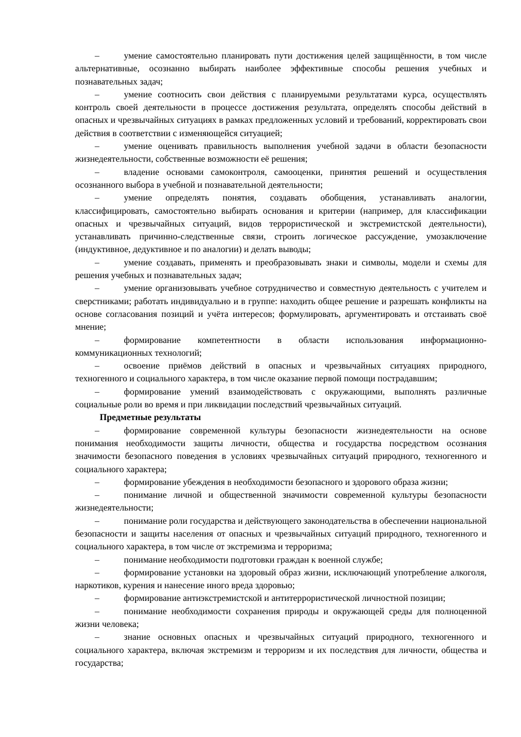– умение самостоятельно планировать пути достижения целей защищённости, в том числе альтернативные, осознанно выбирать наиболее эффективные способы решения учебных и познавательных задач;
– умение соотносить свои действия с планируемыми результатами курса, осуществлять контроль своей деятельности в процессе достижения результата, определять способы действий в опасных и чрезвычайных ситуациях в рамках предложенных условий и требований, корректировать свои действия в соответствии с изменяющейся ситуацией;
– умение оценивать правильность выполнения учебной задачи в области безопасности жизнедеятельности, собственные возможности её решения;
– владение основами самоконтроля, самооценки, принятия решений и осуществления осознанного выбора в учебной и познавательной деятельности;
– умение определять понятия, создавать обобщения, устанавливать аналогии, классифицировать, самостоятельно выбирать основания и критерии (например, для классификации опасных и чрезвычайных ситуаций, видов террористической и экстремистской деятельности), устанавливать причинно-следственные связи, строить логическое рассуждение, умозаключение (индуктивное, дедуктивное и по аналогии) и делать выводы;
– умение создавать, применять и преобразовывать знаки и символы, модели и схемы для решения учебных и познавательных задач;
– умение организовывать учебное сотрудничество и совместную деятельность с учителем и сверстниками; работать индивидуально и в группе: находить общее решение и разрешать конфликты на основе согласования позиций и учёта интересов; формулировать, аргументировать и отстаивать своё мнение;
– формирование компетентности в области использования информационно-коммуникационных технологий;
– освоение приёмов действий в опасных и чрезвычайных ситуациях природного, техногенного и социального характера, в том числе оказание первой помощи пострадавшим;
– формирование умений взаимодействовать с окружающими, выполнять различные социальные роли во время и при ликвидации последствий чрезвычайных ситуаций.
Предметные результаты
– формирование современной культуры безопасности жизнедеятельности на основе понимания необходимости защиты личности, общества и государства посредством осознания значимости безопасного поведения в условиях чрезвычайных ситуаций природного, техногенного и социального характера;
– формирование убеждения в необходимости безопасного и здорового образа жизни;
– понимание личной и общественной значимости современной культуры безопасности жизнедеятельности;
– понимание роли государства и действующего законодательства в обеспечении национальной безопасности и защиты населения от опасных и чрезвычайных ситуаций природного, техногенного и социального характера, в том числе от экстремизма и терроризма;
– понимание необходимости подготовки граждан к военной службе;
– формирование установки на здоровый образ жизни, исключающий употребление алкоголя, наркотиков, курения и нанесение иного вреда здоровью;
– формирование антиэкстремистской и антитеррористической личностной позиции;
– понимание необходимости сохранения природы и окружающей среды для полноценной жизни человека;
– знание основных опасных и чрезвычайных ситуаций природного, техногенного и социального характера, включая экстремизм и терроризм и их последствия для личности, общества и государства;